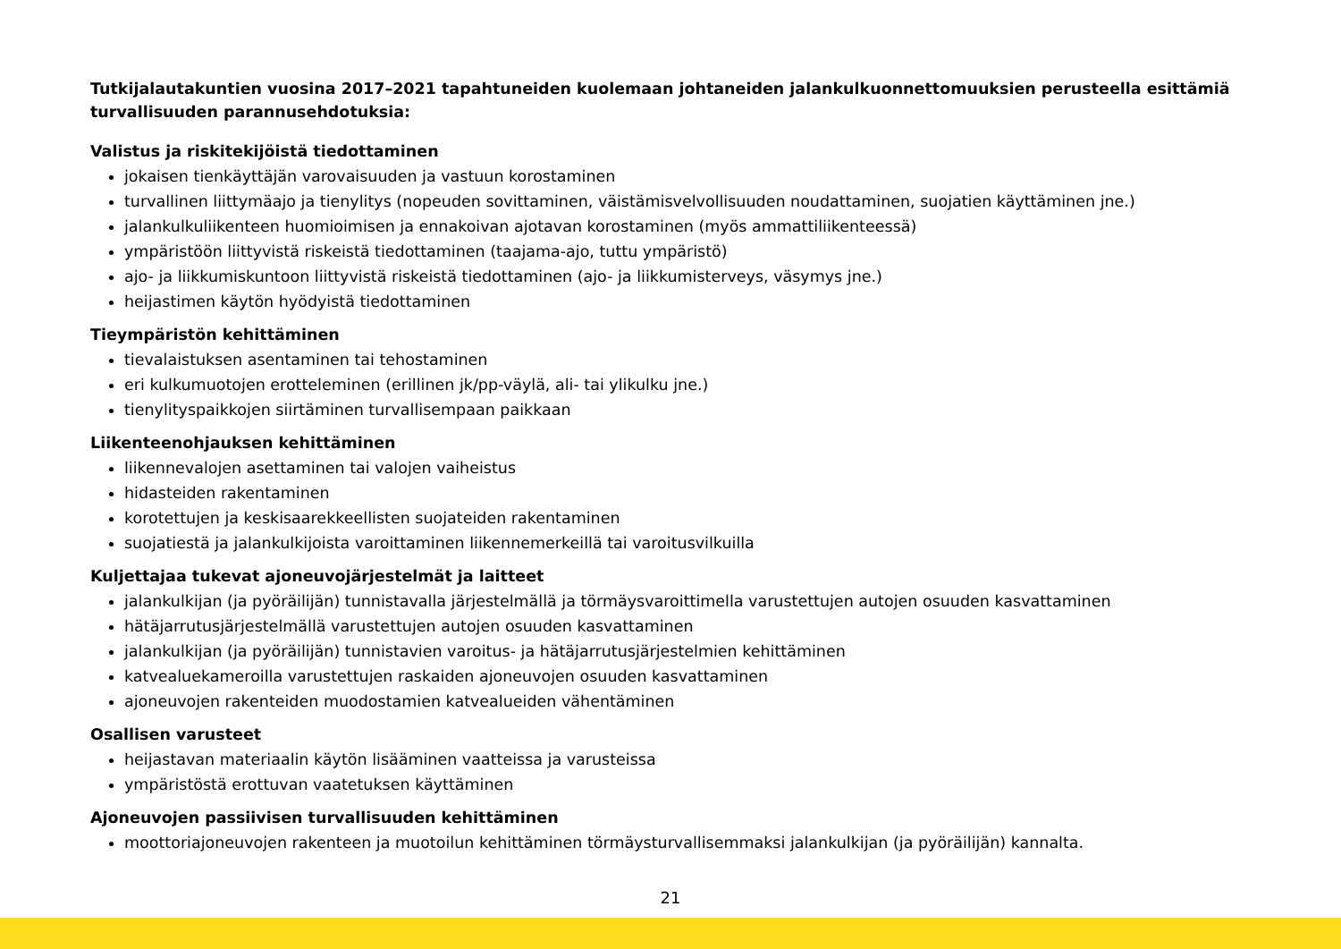Tutkijalautakuntien vuosina 2017–2021 tapahtuneiden kuolemaan johtaneiden jalankulkuonnettomuuksien perusteella esittämiä turvallisuuden parannusehdotuksia:
Valistus ja riskitekijöistä tiedottaminen
jokaisen tienkäyttäjän varovaisuuden ja vastuun korostaminen
turvallinen liittymäajo ja tienylitys (nopeuden sovittaminen, väistämisvelvollisuuden noudattaminen, suojatien käyttäminen jne.)
jalankulkuliikenteen huomioimisen ja ennakoivan ajotavan korostaminen (myös ammattiliikenteessä)
ympäristöön liittyvistä riskeistä tiedottaminen (taajama-ajo, tuttu ympäristö)
ajo- ja liikkumiskuntoon liittyvistä riskeistä tiedottaminen (ajo- ja liikkumisterveys, väsymys jne.)
heijastimen käytön hyödyistä tiedottaminen
Tieympäristön kehittäminen
tievalaistuksen asentaminen tai tehostaminen
eri kulkumuotojen erotteleminen (erillinen jk/pp-väylä, ali- tai ylikulku jne.)
tienylityspaikkojen siirtäminen turvallisempaan paikkaan
Liikenteenohjauksen kehittäminen
liikennevalojen asettaminen tai valojen vaiheistus
hidasteiden rakentaminen
korotettujen ja keskisaarekkeellisten suojateiden rakentaminen
suojatiestä ja jalankulkijoista varoittaminen liikennemerkeillä tai varoitusvilkuilla
Kuljettajaa tukevat ajoneuvojärjestelmät ja laitteet
jalankulkijan (ja pyöräilijän) tunnistavalla järjestelmällä ja törmäysvaroittimella varustettujen autojen osuuden kasvattaminen
hätäjarrutusjärjestelmällä varustettujen autojen osuuden kasvattaminen
jalankulkijan (ja pyöräilijän) tunnistavien varoitus- ja hätäjarrutusjärjestelmien kehittäminen
katvealuekameroilla varustettujen raskaiden ajoneuvojen osuuden kasvattaminen
ajoneuvojen rakenteiden muodostamien katvealueiden vähentäminen
Osallisen varusteet
heijastavan materiaalin käytön lisääminen vaatteissa ja varusteissa
ympäristöstä erottuvan vaatetuksen käyttäminen
Ajoneuvojen passiivisen turvallisuuden kehittäminen
moottoriajoneuvojen rakenteen ja muotoilun kehittäminen törmäysturvallisemmaksi jalankulkijan (ja pyöräilijän) kannalta.
21